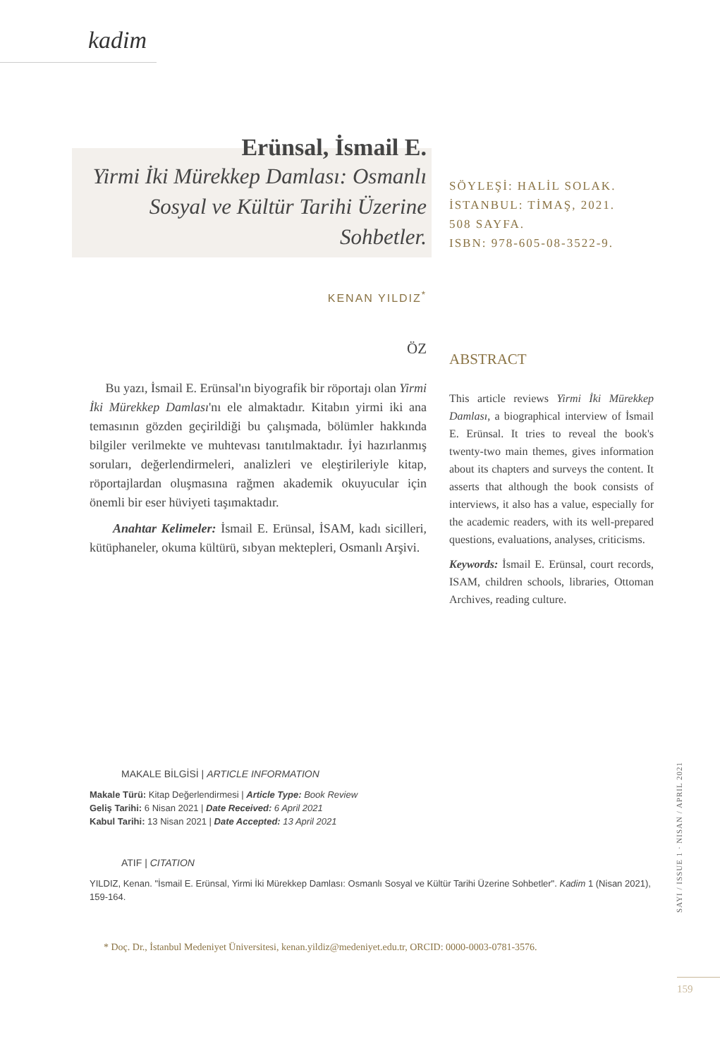kadim
Erünsal, İsmail E.
Yirmi İki Mürekkep Damlası: Osmanlı Sosyal ve Kültür Tarihi Üzerine Sohbetler.
SÖYLEŞİ: HALİL SOLAK.
İSTANBUL: TİMAŞ, 2021.
508 SAYFA.
ISBN: 978-605-08-3522-9.
KENAN YILDIZ<sup>*</sup>
ÖZ
Bu yazı, İsmail E. Erünsal'ın biyografik bir röportajı olan Yirmi İki Mürekkep Damlası'nı ele almaktadır. Kitabın yirmi iki ana temasının gözden geçirildiği bu çalışmada, bölümler hakkında bilgiler verilmekte ve muhtevası tanıtılmaktadır. İyi hazırlanmış soruları, değerlendirmeleri, analizleri ve eleştirileriyle kitap, röportajlardan oluşmasına rağmen akademik okuyucular için önemli bir eser hüviyeti taşımaktadır.
Anahtar Kelimeler: İsmail E. Erünsal, İSAM, kadı sicilleri, kütüphaneler, okuma kültürü, sıbyan mektepleri, Osmanlı Arşivi.
ABSTRACT
This article reviews Yirmi İki Mürekkep Damlası, a biographical interview of İsmail E. Erünsal. It tries to reveal the book's twenty-two main themes, gives information about its chapters and surveys the content. It asserts that although the book consists of interviews, it also has a value, especially for the academic readers, with its well-prepared questions, evaluations, analyses, criticisms.
Keywords: İsmail E. Erünsal, court records, ISAM, children schools, libraries, Ottoman Archives, reading culture.
MAKALE BİLGİSİ | ARTICLE INFORMATION
Makale Türü: Kitap Değerlendirmesi | Article Type: Book Review
Geliş Tarihi: 6 Nisan 2021 | Date Received: 6 April 2021
Kabul Tarihi: 13 Nisan 2021 | Date Accepted: 13 April 2021
ATIF | CITATION
YILDIZ, Kenan. "İsmail E. Erünsal, Yirmi İki Mürekkep Damlası: Osmanlı Sosyal ve Kültür Tarihi Üzerine Sohbetler". Kadim 1 (Nisan 2021), 159-164.
* Doç. Dr., İstanbul Medeniyet Üniversitesi, kenan.yildiz@medeniyet.edu.tr, ORCID: 0000-0003-0781-3576.
SAYI / ISSUE 1 · NISAN / APRIL 2021
159